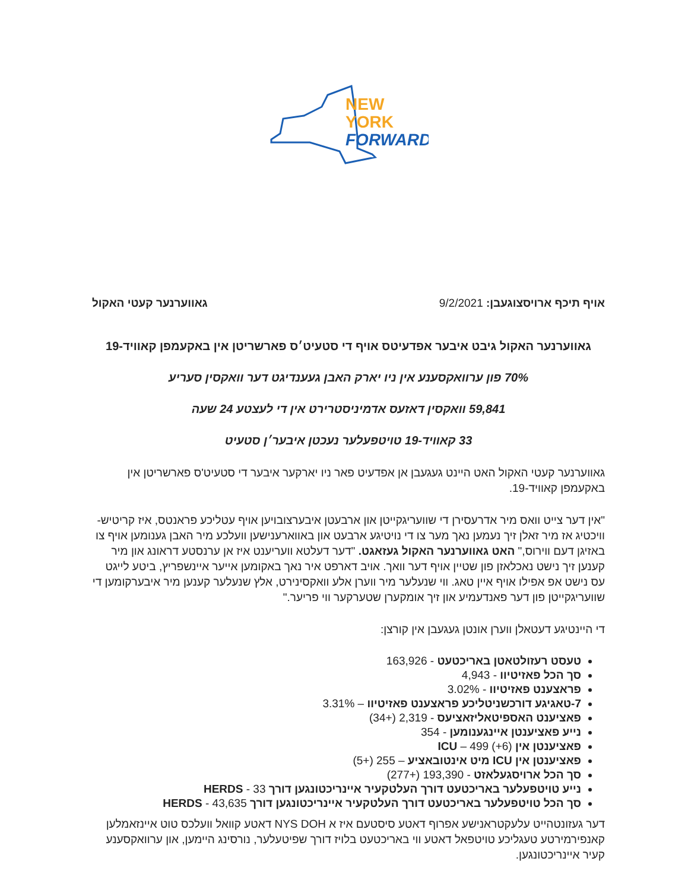NEW
YORK
FORWARD
אויף תיכף ארויסצוגעבן: 9/2/2021
גאווערנער קעטי האקול
גאווערנער האקול גיבט איבער אפדעיטס אויף די סטעיט׳ס פארשריטן אין באקעמפן קאוויד-19
70% פון ערוואקסענע אין ניו יארק האבן געענדיגט דער וואקסין סעריע
59,841 וואקסין דאזעס אדמיניסטרירט אין די לעצטע 24 שעה
33 קאוויד-19 טויטפעלער נעכטן איבער׳ן סטעיט
גאווערנער קעטי האקול האט היינט געגעבן אן אפדעיט פאר ניו יארקער איבער די סטעיט'ס פארשריטן אין באקעמפן קאוויד-19.
"אין דער צייט וואס מיר אדרעסירן די שוועריגקייטן און ארבעטן איבערצובויען אויף עטליכע פראנטס, איז קריטיש-וויכטיג אז מיר זאלן זיך נעמען נאך מער צו די נויטיגע ארבעט און באווארענישען וועלכע מיר האבן גענומען אויף צו באזיגן דעם ווירוס," האט גאווערנער האקול געזאגט. "דער דעלטא וועריענט איז אן ערנסטע דראונג און מיר קענען זיך נישט נאכלאזן פון שטיין אויף דער וואך. אויב דארפט איר נאך באקומען אייער איינשפריץ, ביטע לייגט עס נישט אפ אפילו אויף איין טאג. ווי שנעלער מיר ווערן אלע וואקסינירט, אלץ שנעלער קענען מיר איבערקומען די שוועריגקייטן פון דער פאנדעמיע און זיך אומקערן שטערקער ווי פריער."
די היינטיגע דעטאלן ווערן אונטן געגעבן אין קורצן:
טעסט רעזולטאטן באריכטעט - 163,926
סך הכל פאזיטיוו - 4,943
פראצענט פאזיטיוו - 3.02%
7-טאגיגע דורכשניטליכע פראצענט פאזיטיוו – 3.31%
פאציענט האספיטאליזאציעס - 2,319 (+34)
נייע פאציענטן איינגענומען - 354
פאציענטן אין ICU – 499 (+6)
פאציענטן אין ICU מיט אינטובאציע – 255 (+5)
סך הכל ארויסגעלאזט - 193,390 (+277)
נייע טויטפעלער באריכטעט דורך העלטקעיר איינריכטונגען דורך HERDS - 33
סך הכל טויטפעלער באריכטעט דורך העלטקעיר איינריכטונגען דורך HERDS - 43,635
דער געזונטהייט עלעקטראנישע אפרוף דאטע סיסטעם איז א NYS DOH דאטע קוואל וועלכס טוט איינזאמלען קאנפירמירטע טעגליכע טויטפאל דאטע ווי באריכטעט בלויז דורך שפיטעלער, נורסינג היימען, און ערוואקסענע קעיר איינריכטונגען.